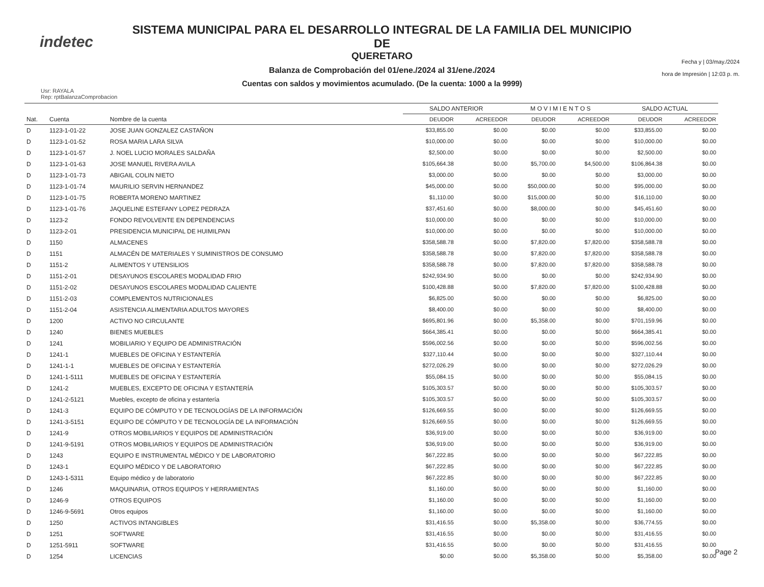indetec
SISTEMA MUNICIPAL PARA EL DESARROLLO INTEGRAL DE LA FAMILIA DEL MUNICIPIO DE
QUERETARO
Balanza de Comprobación del 01/ene./2024 al 31/ene./2024
Cuentas con saldos y movimientos acumulado. (De la cuenta: 1000 a la 9999)
Fecha y | 03/may./2024
hora de Impresión | 12:03 p. m.
Usr: RAYALA
Rep: rptBalanzaComprobacion
| | | | SALDO ANTERIOR | | M O V I M I E N T O S | | SALDO ACTUAL | |
| --- | --- | --- | --- | --- | --- | --- | --- | --- |
| Nat. | Cuenta | Nombre de la cuenta | DEUDOR | ACREEDOR | DEUDOR | ACREEDOR | DEUDOR | ACREEDOR |
| D | 1123-1-01-22 | JOSE JUAN GONZALEZ CASTAÑON | $33,855.00 | $0.00 | $0.00 | $0.00 | $33,855.00 | $0.00 |
| D | 1123-1-01-52 | ROSA MARIA LARA SILVA | $10,000.00 | $0.00 | $0.00 | $0.00 | $10,000.00 | $0.00 |
| D | 1123-1-01-57 | J. NOEL LUCIO MORALES SALDAÑA | $2,500.00 | $0.00 | $0.00 | $0.00 | $2,500.00 | $0.00 |
| D | 1123-1-01-63 | JOSE MANUEL RIVERA AVILA | $105,664.38 | $0.00 | $5,700.00 | $4,500.00 | $106,864.38 | $0.00 |
| D | 1123-1-01-73 | ABIGAIL COLIN NIETO | $3,000.00 | $0.00 | $0.00 | $0.00 | $3,000.00 | $0.00 |
| D | 1123-1-01-74 | MAURILIO SERVIN HERNANDEZ | $45,000.00 | $0.00 | $50,000.00 | $0.00 | $95,000.00 | $0.00 |
| D | 1123-1-01-75 | ROBERTA MORENO MARTINEZ | $1,110.00 | $0.00 | $15,000.00 | $0.00 | $16,110.00 | $0.00 |
| D | 1123-1-01-76 | JAQUELINE ESTEFANY LOPEZ PEDRAZA | $37,451.60 | $0.00 | $8,000.00 | $0.00 | $45,451.60 | $0.00 |
| D | 1123-2 | FONDO REVOLVENTE EN DEPENDENCIAS | $10,000.00 | $0.00 | $0.00 | $0.00 | $10,000.00 | $0.00 |
| D | 1123-2-01 | PRESIDENCIA MUNICIPAL DE HUIMILPAN | $10,000.00 | $0.00 | $0.00 | $0.00 | $10,000.00 | $0.00 |
| D | 1150 | ALMACENES | $358,588.78 | $0.00 | $7,820.00 | $7,820.00 | $358,588.78 | $0.00 |
| D | 1151 | ALMACÉN DE MATERIALES Y SUMINISTROS DE CONSUMO | $358,588.78 | $0.00 | $7,820.00 | $7,820.00 | $358,588.78 | $0.00 |
| D | 1151-2 | ALIMENTOS Y UTENSILIOS | $358,588.78 | $0.00 | $7,820.00 | $7,820.00 | $358,588.78 | $0.00 |
| D | 1151-2-01 | DESAYUNOS ESCOLARES MODALIDAD FRIO | $242,934.90 | $0.00 | $0.00 | $0.00 | $242,934.90 | $0.00 |
| D | 1151-2-02 | DESAYUNOS ESCOLARES MODALIDAD CALIENTE | $100,428.88 | $0.00 | $7,820.00 | $7,820.00 | $100,428.88 | $0.00 |
| D | 1151-2-03 | COMPLEMENTOS NUTRICIONALES | $6,825.00 | $0.00 | $0.00 | $0.00 | $6,825.00 | $0.00 |
| D | 1151-2-04 | ASISTENCIA ALIMENTARIA ADULTOS MAYORES | $8,400.00 | $0.00 | $0.00 | $0.00 | $8,400.00 | $0.00 |
| D | 1200 | ACTIVO NO CIRCULANTE | $695,801.96 | $0.00 | $5,358.00 | $0.00 | $701,159.96 | $0.00 |
| D | 1240 | BIENES MUEBLES | $664,385.41 | $0.00 | $0.00 | $0.00 | $664,385.41 | $0.00 |
| D | 1241 | MOBILIARIO Y EQUIPO DE ADMINISTRACIÓN | $596,002.56 | $0.00 | $0.00 | $0.00 | $596,002.56 | $0.00 |
| D | 1241-1 | MUEBLES DE OFICINA Y ESTANTERÍA | $327,110.44 | $0.00 | $0.00 | $0.00 | $327,110.44 | $0.00 |
| D | 1241-1-1 | MUEBLES DE OFICINA Y ESTANTERÍA | $272,026.29 | $0.00 | $0.00 | $0.00 | $272,026.29 | $0.00 |
| D | 1241-1-5111 | MUEBLES DE OFICINA Y ESTANTERÍA | $55,084.15 | $0.00 | $0.00 | $0.00 | $55,084.15 | $0.00 |
| D | 1241-2 | MUEBLES, EXCEPTO DE OFICINA Y ESTANTERÍA | $105,303.57 | $0.00 | $0.00 | $0.00 | $105,303.57 | $0.00 |
| D | 1241-2-5121 | Muebles, excepto de oficina y estantería | $105,303.57 | $0.00 | $0.00 | $0.00 | $105,303.57 | $0.00 |
| D | 1241-3 | EQUIPO DE CÓMPUTO Y DE TECNOLOGÍAS DE LA INFORMACIÓN | $126,669.55 | $0.00 | $0.00 | $0.00 | $126,669.55 | $0.00 |
| D | 1241-3-5151 | EQUIPO DE CÓMPUTO Y DE TECNOLOGÍA DE LA INFORMACIÓN | $126,669.55 | $0.00 | $0.00 | $0.00 | $126,669.55 | $0.00 |
| D | 1241-9 | OTROS MOBILIARIOS Y EQUIPOS DE ADMINISTRACIÓN | $36,919.00 | $0.00 | $0.00 | $0.00 | $36,919.00 | $0.00 |
| D | 1241-9-5191 | OTROS MOBILIARIOS Y EQUIPOS DE ADMINISTRACIÓN | $36,919.00 | $0.00 | $0.00 | $0.00 | $36,919.00 | $0.00 |
| D | 1243 | EQUIPO E INSTRUMENTAL MÉDICO Y DE LABORATORIO | $67,222.85 | $0.00 | $0.00 | $0.00 | $67,222.85 | $0.00 |
| D | 1243-1 | EQUIPO MÉDICO Y DE LABORATORIO | $67,222.85 | $0.00 | $0.00 | $0.00 | $67,222.85 | $0.00 |
| D | 1243-1-5311 | Equipo médico y de laboratorio | $67,222.85 | $0.00 | $0.00 | $0.00 | $67,222.85 | $0.00 |
| D | 1246 | MAQUINARIA, OTROS EQUIPOS Y HERRAMIENTAS | $1,160.00 | $0.00 | $0.00 | $0.00 | $1,160.00 | $0.00 |
| D | 1246-9 | OTROS EQUIPOS | $1,160.00 | $0.00 | $0.00 | $0.00 | $1,160.00 | $0.00 |
| D | 1246-9-5691 | Otros equipos | $1,160.00 | $0.00 | $0.00 | $0.00 | $1,160.00 | $0.00 |
| D | 1250 | ACTIVOS INTANGIBLES | $31,416.55 | $0.00 | $5,358.00 | $0.00 | $36,774.55 | $0.00 |
| D | 1251 | SOFTWARE | $31,416.55 | $0.00 | $0.00 | $0.00 | $31,416.55 | $0.00 |
| D | 1251-5911 | SOFTWARE | $31,416.55 | $0.00 | $0.00 | $0.00 | $31,416.55 | $0.00 |
| D | 1254 | LICENCIAS | $0.00 | $0.00 | $5,358.00 | $0.00 | $5,358.00 | $0.00 |
Page 2